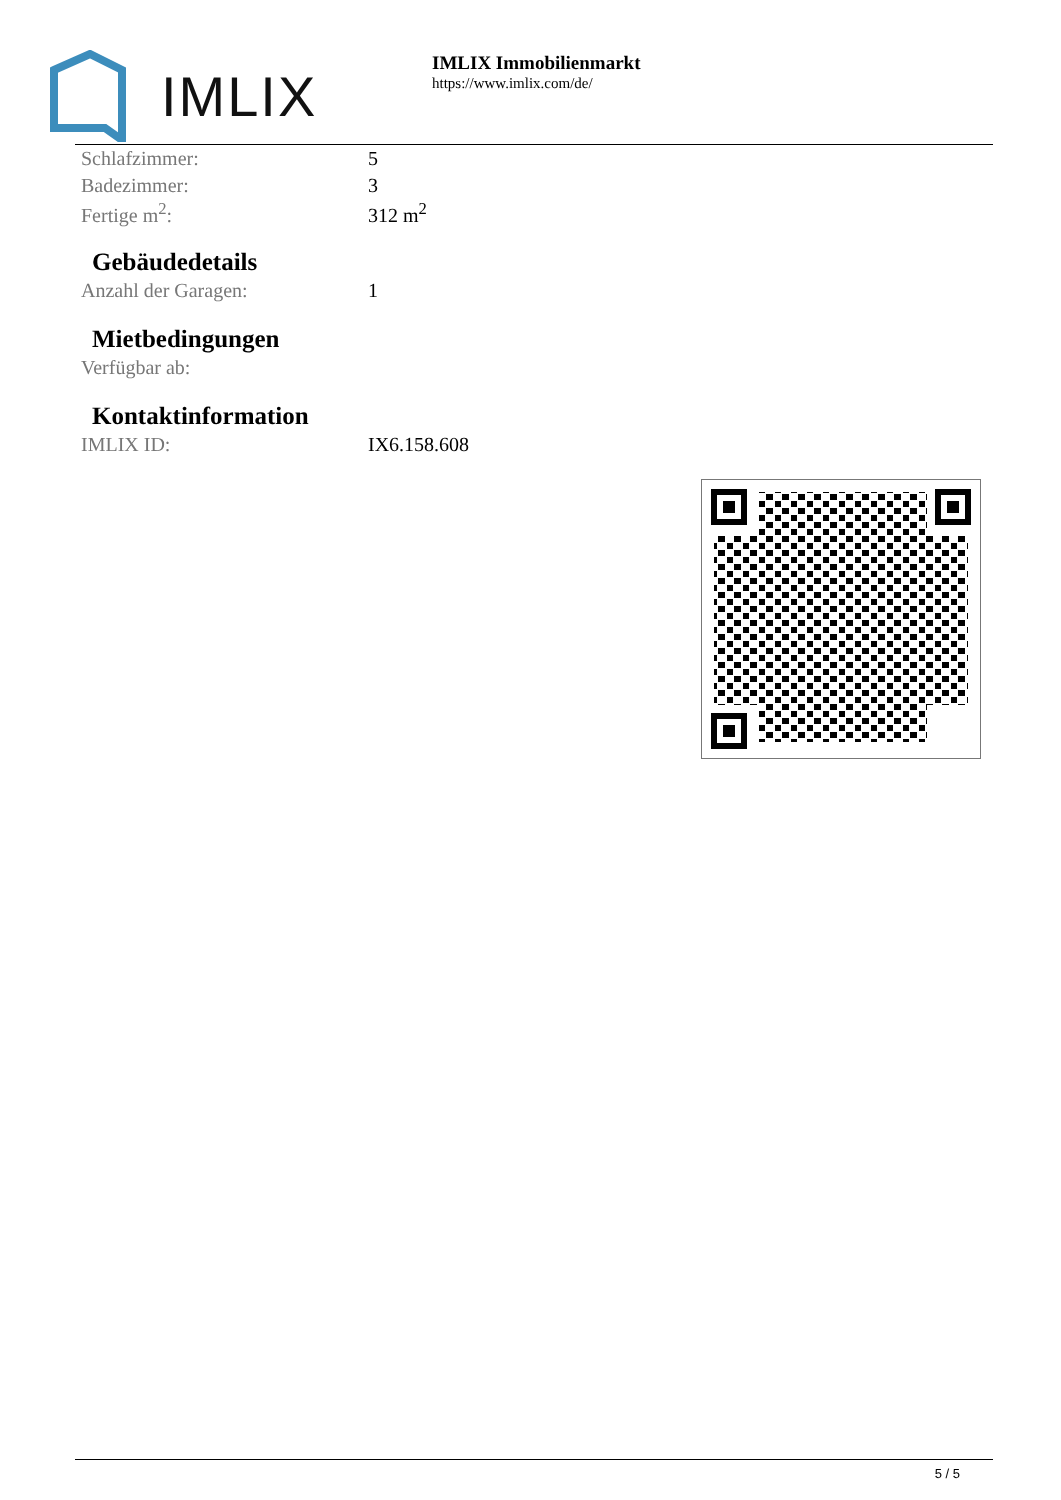IMLIX
IMLIX Immobilienmarkt
https://www.imlix.com/de/
| Schlafzimmer: | 5 |
| Badezimmer: | 3 |
| Fertige m<sup>2</sup>: | 312 m<sup>2</sup> |
Gebäudedetails
| Anzahl der Garagen: | 1 |
Mietbedingungen
| Verfügbar ab: | |
Kontaktinformation
| IMLIX ID: | IX6.158.608 |
5 / 5